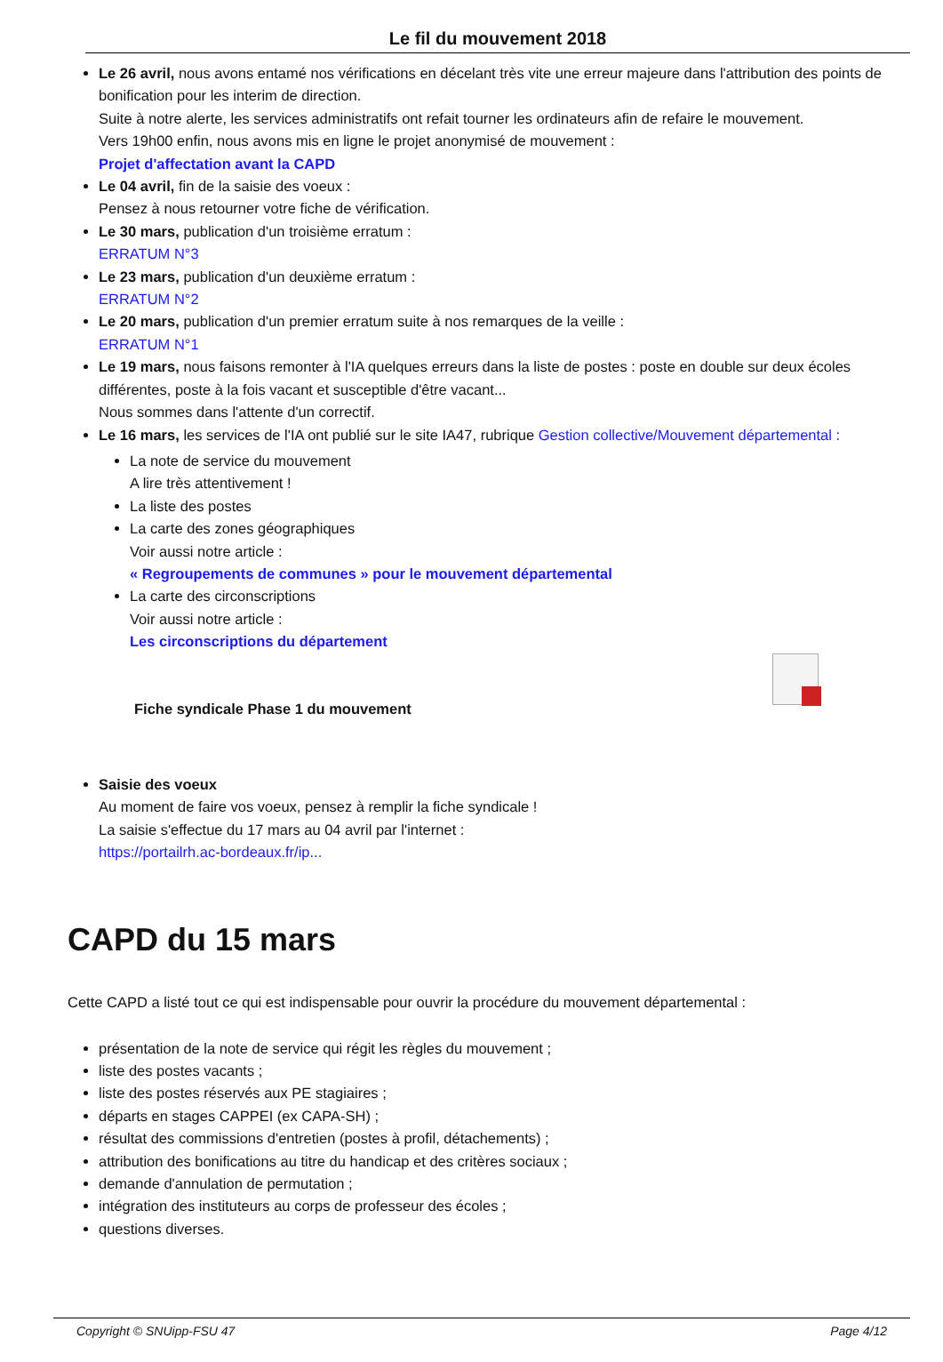Le fil du mouvement 2018
Le 26 avril, nous avons entamé nos vérifications en décelant très vite une erreur majeure dans l'attribution des points de bonification pour les interim de direction.
Suite à notre alerte, les services administratifs ont refait tourner les ordinateurs afin de refaire le mouvement.
Vers 19h00 enfin, nous avons mis en ligne le projet anonymisé de mouvement :
Projet d'affectation avant la CAPD
Le 04 avril, fin de la saisie des voeux :
Pensez à nous retourner votre fiche de vérification.
Le 30 mars, publication d'un troisième erratum :
ERRATUM N°3
Le 23 mars, publication d'un deuxième erratum :
ERRATUM N°2
Le 20 mars, publication d'un premier erratum suite à nos remarques de la veille :
ERRATUM N°1
Le 19 mars, nous faisons remonter à l'IA quelques erreurs dans la liste de postes : poste en double sur deux écoles différentes, poste à la fois vacant et susceptible d'être vacant...
Nous sommes dans l'attente d'un correctif.
Le 16 mars, les services de l'IA ont publié sur le site IA47, rubrique Gestion collective/Mouvement départemental :
La note de service du mouvement
A lire très attentivement !
La liste des postes
La carte des zones géographiques
Voir aussi notre article :
« Regroupements de communes » pour le mouvement départemental
La carte des circonscriptions
Voir aussi notre article :
Les circonscriptions du département
Fiche syndicale Phase 1 du mouvement
Saisie des voeux
Au moment de faire vos voeux, pensez à remplir la fiche syndicale !
La saisie s'effectue du 17 mars au 04 avril par l'internet :
https://portailrh.ac-bordeaux.fr/ip...
CAPD du 15 mars
Cette CAPD a listé tout ce qui est indispensable pour ouvrir la procédure du mouvement départemental :
présentation de la note de service qui régit les règles du mouvement ;
liste des postes vacants ;
liste des postes réservés aux PE stagiaires ;
départs en stages CAPPEI (ex CAPA-SH) ;
résultat des commissions d'entretien (postes à profil, détachements) ;
attribution des bonifications au titre du handicap et des critères sociaux ;
demande d'annulation de permutation ;
intégration des instituteurs au corps de professeur des écoles ;
questions diverses.
Copyright © SNUipp-FSU 47 Page 4/12